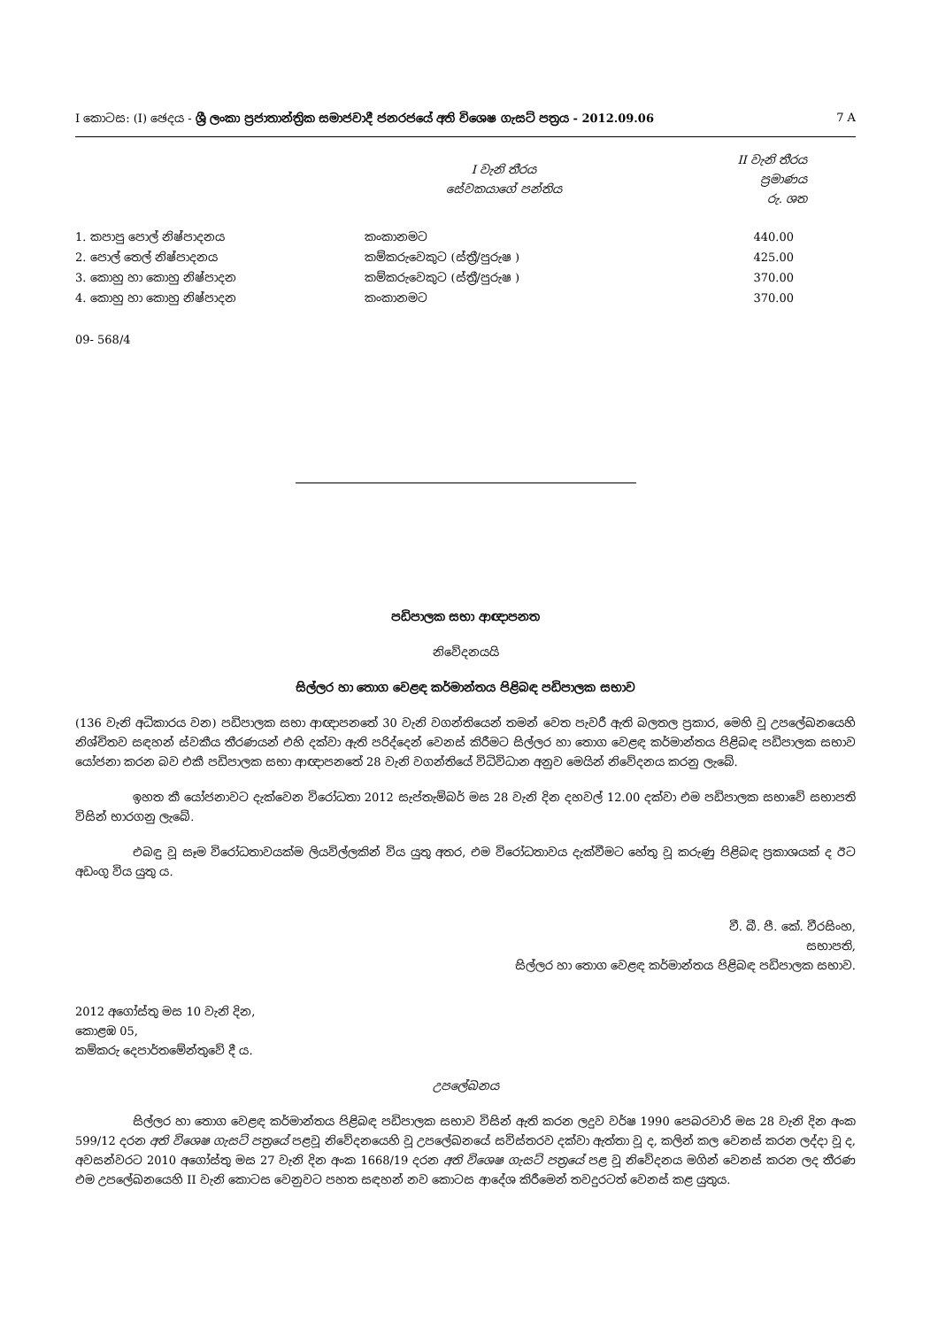I කොටස: (I) ඡෙදය - ශ්‍රී ලංකා ප්‍රජාතාන්ත්‍රික සමාජවාදී ජනරජයේ අති විශෙෂ ගැසට් පත්‍රය - 2012.09.06 7 A
| | I වැනි තීරය සේවකයාගේ පන්තිය | II වැනි තීරය ප්‍රමාණය රු. ශත |
| --- | --- | --- |
| 1. කපාපු පොල් නිෂ්පාදනය | කංකානමට | 440.00 |
| 2. පොල් තෙල් නිෂ්පාදනය | කම්කරුවෙකුට (ස්ත්‍රී/පුරුෂ ) | 425.00 |
| 3. කොහු හා කොහු නිෂ්පාදන | කම්කරුවෙකුට (ස්ත්‍රී/පුරුෂ ) | 370.00 |
| 4. කොහු හා කොහු නිෂ්පාදන | කංකානමට | 370.00 |
09- 568/4
පඩිපාලක සභා ආඥාපනත
නිවේදනයයි
සිල්ලර හා තොග වෙළඳ කර්මාන්තය පිළිබඳ පඩිපාලක සභාව
(136 වැනි අධිකාරය වන) පඩිපාලක සභා ආඥාපනතේ 30 වැනි වගන්තියෙන් තමන් වෙත පැවරී ඇති බලතල ප්‍රකාර, මෙහි වූ උපලේඛනයෙහි නිශ්චිතව සඳහන් ස්වකීය තීරණයන් එහි දක්වා ඇති පරිද්දෙන් වෙනස් කිරීමට සිල්ලර හා තොග වෙළඳ කර්මාන්තය පිළිබඳ පඩිපාලක සභාව යෝජනා කරන බව එකී පඩිපාලක සභා ආඥාපනතේ 28 වැනි වගන්තියේ විධිවිධාන අනුව මෙයින් නිවේදනය කරනු ලැබේ.
ඉහත කී යෝජනාවට දැක්වෙන විරෝධතා 2012 සැප්තැම්බර් මස 28 වැනි දින දහවල් 12.00 දක්වා එම පඩිපාලක සභාවේ සභාපති විසින් භාරගනු ලැබේ.
එබඳු වූ සෑම විරෝධතාවයක්ම ලියවිල්ලකින් විය යුතු අතර, එම විරෝධතාවය දැක්වීමට හේතු වූ කරුණු පිළිබඳ ප්‍රකාශයක් ද ඊට අඩංගු විය යුතු ය.
වී. බී. පී. කේ. වීරසිංහ,
සභාපති,
සිල්ලර හා තොග වෙළඳ කර්මාන්තය පිළිබඳ පඩිපාලක සභාව.
2012 අගෝස්තු මස 10 වැනි දින,
කොළඹ 05,
කම්කරු දෙපාර්තමේන්තුවේ දී ය.
උපලේඛනය
සිල්ලර හා තොග වෙළඳ කර්මාන්තය පිළිබඳ පඩිපාලක සභාව විසින් ඇති කරන ලදුව වර්ෂ 1990 පෙබරවාරි මස 28 වැනි දින අංක 599/12 දරන අති විශෙෂ ගැසට් පත්‍රයේ පළවූ නිවේදනයෙහි වූ උපලේඛනයේ සවිස්තරව දක්වා ඇත්තා වූ ද, කලින් කල වෙනස් කරන ලද්දා වූ ද, අවසන්වරට 2010 අගෝස්තු මස 27 වැනි දින අංක 1668/19 දරන අති විශෙෂ ගැසට් පත්‍රයේ පළ වූ නිවේදනය මගින් වෙනස් කරන ලද තීරණ එම උපලේඛනයෙහි II වැනි කොටස වෙනුවට පහත සඳහන් නව කොටස ආදේශ කිරීමෙන් තවදුරටත් වෙනස් කළ යුතුය.